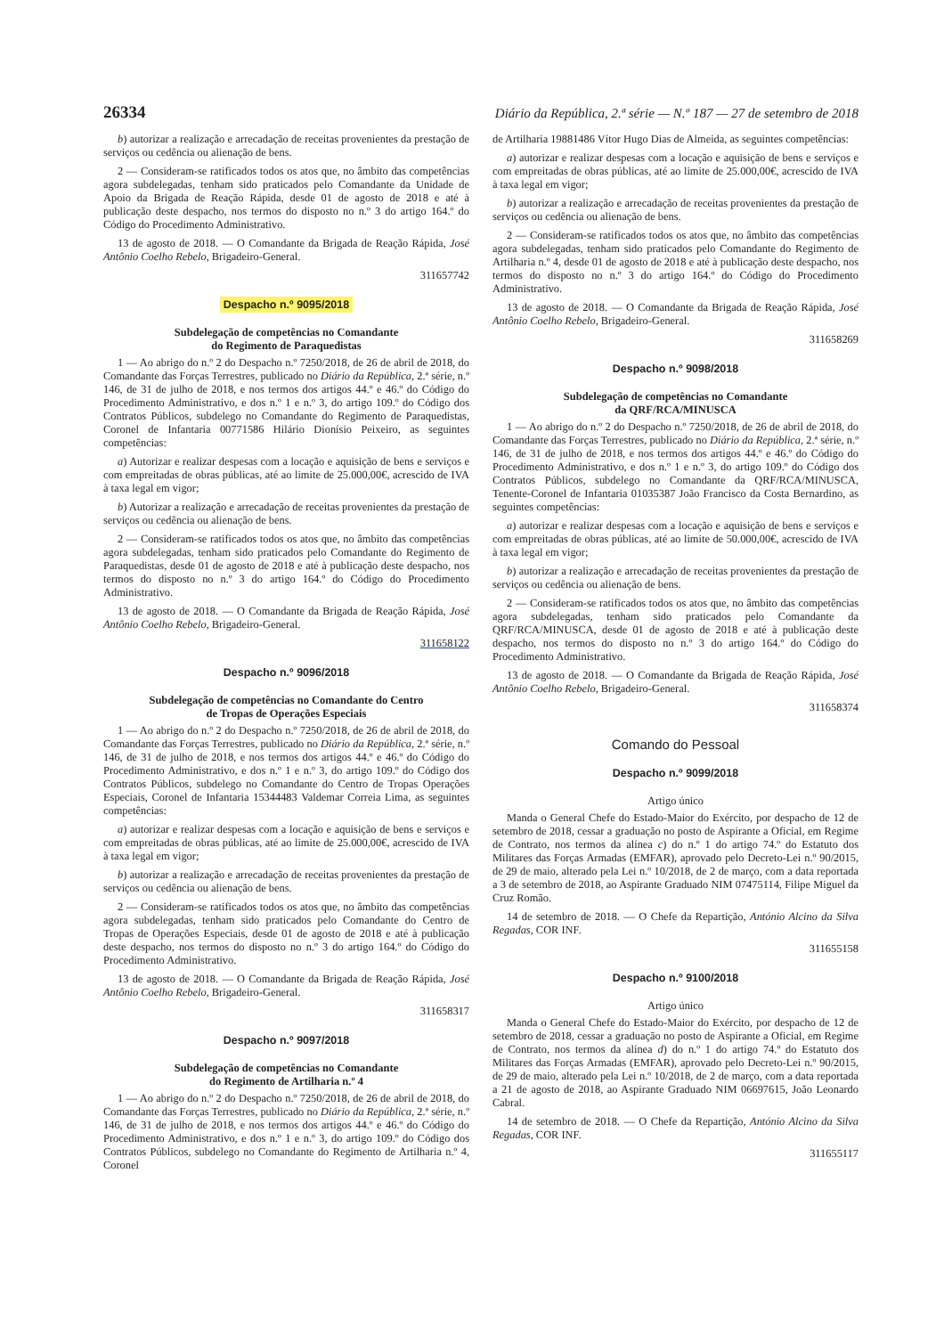26334 Diário da República, 2.ª série — N.º 187 — 27 de setembro de 2018
b) autorizar a realização e arrecadação de receitas provenientes da prestação de serviços ou cedência ou alienação de bens.
2 — Consideram-se ratificados todos os atos que, no âmbito das competências agora subdelegadas, tenham sido praticados pelo Comandante da Unidade de Apoio da Brigada de Reação Rápida, desde 01 de agosto de 2018 e até à publicação deste despacho, nos termos do disposto no n.º 3 do artigo 164.º do Código do Procedimento Administrativo.
13 de agosto de 2018. — O Comandante da Brigada de Reação Rápida, José Antônio Coelho Rebelo, Brigadeiro-General.
311657742
Despacho n.º 9095/2018
Subdelegação de competências no Comandante
do Regimento de Paraquedistas
1 — Ao abrigo do n.º 2 do Despacho n.º 7250/2018, de 26 de abril de 2018, do Comandante das Forças Terrestres, publicado no Diário da República, 2.ª série, n.º 146, de 31 de julho de 2018, e nos termos dos artigos 44.º e 46.º do Código do Procedimento Administrativo, e dos n.º 1 e n.º 3, do artigo 109.º do Código dos Contratos Públicos, subdelego no Comandante do Regimento de Paraquedistas, Coronel de Infantaria 00771586 Hilário Dionísio Peixeiro, as seguintes competências:
a) Autorizar e realizar despesas com a locação e aquisição de bens e serviços e com empreitadas de obras públicas, até ao limite de 25.000,00€, acrescido de IVA à taxa legal em vigor;
b) Autorizar a realização e arrecadação de receitas provenientes da prestação de serviços ou cedência ou alienação de bens.
2 — Consideram-se ratificados todos os atos que, no âmbito das competências agora subdelegadas, tenham sido praticados pelo Comandante do Regimento de Paraquedistas, desde 01 de agosto de 2018 e até à publicação deste despacho, nos termos do disposto no n.º 3 do artigo 164.º do Código do Procedimento Administrativo.
13 de agosto de 2018. — O Comandante da Brigada de Reação Rápida, José Antônio Coelho Rebelo, Brigadeiro-General.
311658122
Despacho n.º 9096/2018
Subdelegação de competências no Comandante do Centro
de Tropas de Operações Especiais
1 — Ao abrigo do n.º 2 do Despacho n.º 7250/2018, de 26 de abril de 2018, do Comandante das Forças Terrestres, publicado no Diário da República, 2.ª série, n.º 146, de 31 de julho de 2018, e nos termos dos artigos 44.º e 46.º do Código do Procedimento Administrativo, e dos n.º 1 e n.º 3, do artigo 109.º do Código dos Contratos Públicos, subdelego no Comandante do Centro de Tropas Operações Especiais, Coronel de Infantaria 15344483 Valdemar Correia Lima, as seguintes competências:
a) autorizar e realizar despesas com a locação e aquisição de bens e serviços e com empreitadas de obras públicas, até ao limite de 25.000,00€, acrescido de IVA à taxa legal em vigor;
b) autorizar a realização e arrecadação de receitas provenientes da prestação de serviços ou cedência ou alienação de bens.
2 — Consideram-se ratificados todos os atos que, no âmbito das competências agora subdelegadas, tenham sido praticados pelo Comandante do Centro de Tropas de Operações Especiais, desde 01 de agosto de 2018 e até à publicação deste despacho, nos termos do disposto no n.º 3 do artigo 164.º do Código do Procedimento Administrativo.
13 de agosto de 2018. — O Comandante da Brigada de Reação Rápida, José Antônio Coelho Rebelo, Brigadeiro-General.
311658317
Despacho n.º 9097/2018
Subdelegação de competências no Comandante
do Regimento de Artilharia n.º 4
1 — Ao abrigo do n.º 2 do Despacho n.º 7250/2018, de 26 de abril de 2018, do Comandante das Forças Terrestres, publicado no Diário da República, 2.ª série, n.º 146, de 31 de julho de 2018, e nos termos dos artigos 44.º e 46.º do Código do Procedimento Administrativo, e dos n.º 1 e n.º 3, do artigo 109.º do Código dos Contratos Públicos, subdelego no Comandante do Regimento de Artilharia n.º 4, Coronel
de Artilharia 19881486 Vítor Hugo Dias de Almeida, as seguintes competências:
a) autorizar e realizar despesas com a locação e aquisição de bens e serviços e com empreitadas de obras públicas, até ao limite de 25.000,00€, acrescido de IVA à taxa legal em vigor;
b) autorizar a realização e arrecadação de receitas provenientes da prestação de serviços ou cedência ou alienação de bens.
2 — Consideram-se ratificados todos os atos que, no âmbito das competências agora subdelegadas, tenham sido praticados pelo Comandante do Regimento de Artilharia n.º 4, desde 01 de agosto de 2018 e até à publicação deste despacho, nos termos do disposto no n.º 3 do artigo 164.º do Código do Procedimento Administrativo.
13 de agosto de 2018. — O Comandante da Brigada de Reação Rápida, José Antônio Coelho Rebelo, Brigadeiro-General.
311658269
Despacho n.º 9098/2018
Subdelegação de competências no Comandante
da QRF/RCA/MINUSCA
1 — Ao abrigo do n.º 2 do Despacho n.º 7250/2018, de 26 de abril de 2018, do Comandante das Forças Terrestres, publicado no Diário da República, 2.ª série, n.º 146, de 31 de julho de 2018, e nos termos dos artigos 44.º e 46.º do Código do Procedimento Administrativo, e dos n.º 1 e n.º 3, do artigo 109.º do Código dos Contratos Públicos, subdelego no Comandante da QRF/RCA/MINUSCA, Tenente-Coronel de Infantaria 01035387 João Francisco da Costa Bernardino, as seguintes competências:
a) autorizar e realizar despesas com a locação e aquisição de bens e serviços e com empreitadas de obras públicas, até ao limite de 50.000,00€, acrescido de IVA à taxa legal em vigor;
b) autorizar a realização e arrecadação de receitas provenientes da prestação de serviços ou cedência ou alienação de bens.
2 — Consideram-se ratificados todos os atos que, no âmbito das competências agora subdelegadas, tenham sido praticados pelo Comandante da QRF/RCA/MINUSCA, desde 01 de agosto de 2018 e até à publicação deste despacho, nos termos do disposto no n.º 3 do artigo 164.º do Código do Procedimento Administrativo.
13 de agosto de 2018. — O Comandante da Brigada de Reação Rápida, José Antônio Coelho Rebelo, Brigadeiro-General.
311658374
Comando do Pessoal
Despacho n.º 9099/2018
Artigo único
Manda o General Chefe do Estado-Maior do Exército, por despacho de 12 de setembro de 2018, cessar a graduação no posto de Aspirante a Oficial, em Regime de Contrato, nos termos da alínea c) do n.º 1 do artigo 74.º do Estatuto dos Militares das Forças Armadas (EMFAR), aprovado pelo Decreto-Lei n.º 90/2015, de 29 de maio, alterado pela Lei n.º 10/2018, de 2 de março, com a data reportada a 3 de setembro de 2018, ao Aspirante Graduado NIM 07475114, Filipe Miguel da Cruz Romão.
14 de setembro de 2018. — O Chefe da Repartição, António Alcino da Silva Regadas, COR INF.
311655158
Despacho n.º 9100/2018
Artigo único
Manda o General Chefe do Estado-Maior do Exército, por despacho de 12 de setembro de 2018, cessar a graduação no posto de Aspirante a Oficial, em Regime de Contrato, nos termos da alínea d) do n.º 1 do artigo 74.º do Estatuto dos Militares das Forças Armadas (EMFAR), aprovado pelo Decreto-Lei n.º 90/2015, de 29 de maio, alterado pela Lei n.º 10/2018, de 2 de março, com a data reportada a 21 de agosto de 2018, ao Aspirante Graduado NIM 06697615, João Leonardo Cabral.
14 de setembro de 2018. — O Chefe da Repartição, António Alcino da Silva Regadas, COR INF.
311655117